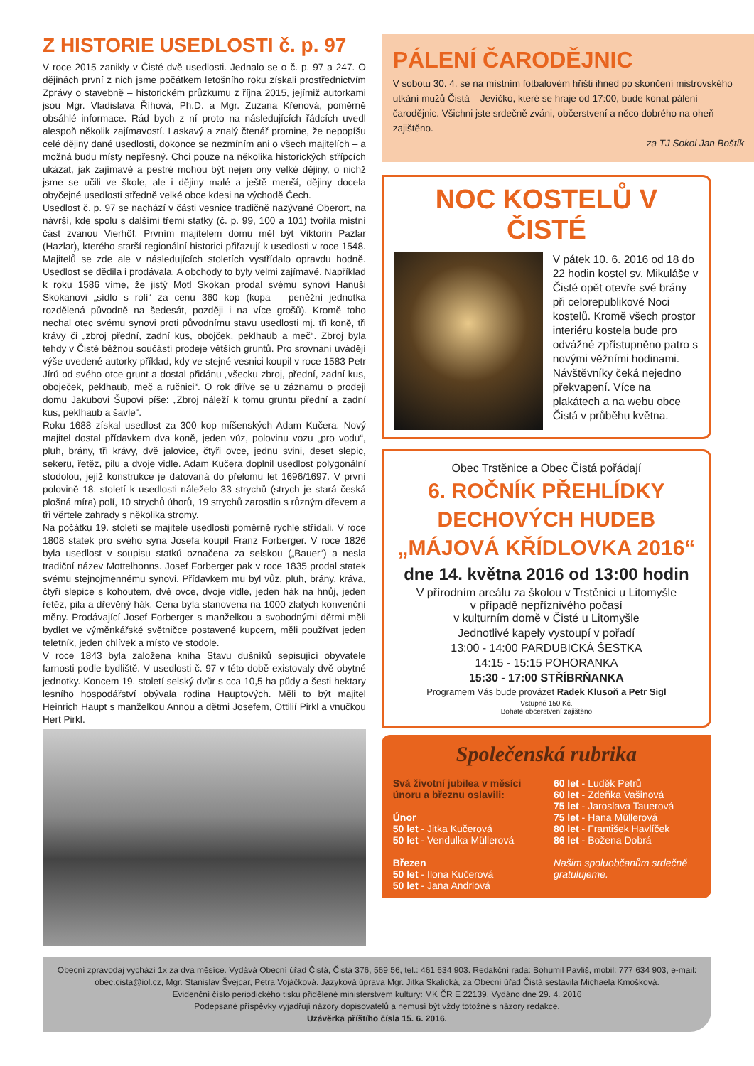Z HISTORIE USEDLOSTI č. p. 97
V roce 2015 zanikly v Čisté dvě usedlosti. Jednalo se o č. p. 97 a 247. O dějinách první z nich jsme počátkem letošního roku získali prostřednictvím Zprávy o stavebně – historickém průzkumu z října 2015, jejímiž autorkami jsou Mgr. Vladislava Říhová, Ph.D. a Mgr. Zuzana Křenová, poměrně obsáhlé informace. Rád bych z ní proto na následujících řádcích uvedl alespoň několik zajímavostí. Laskavý a znalý čtenář promine, že nepopíšu celé dějiny dané usedlosti, dokonce se nezmíním ani o všech majitelích – a možná budu místy nepřesný. Chci pouze na několika historických střípcích ukázat, jak zajímavé a pestré mohou být nejen ony velké dějiny, o nichž jsme se učili ve škole, ale i dějiny malé a ještě menší, dějiny docela obyčejné usedlosti středně velké obce kdesi na východě Čech.
Usedlost č. p. 97 se nachází v části vesnice tradičně nazývané Oberort, na návrší, kde spolu s dalšími třemi statky (č. p. 99, 100 a 101) tvořila místní část zvanou Vierhöf. Prvním majitelem domu měl být Viktorin Pazlar (Hazlar), kterého starší regionální historici přiřazují k usedlosti v roce 1548. Majitelů se zde ale v následujících stoletích vystřídalo opravdu hodně. Usedlost se dědila i prodávala. A obchody to byly velmi zajímavé. Například k roku 1586 víme, že jistý Motl Skokan prodal svému synovi Hanuši Skokanovi „sídlo s rolí“ za cenu 360 kop (kopa – peněžní jednotka rozdělená původně na šedesát, později i na více grošů). Kromě toho nechal otec svému synovi proti původnímu stavu usedlosti mj. tři koně, tři krávy či „zbroj přední, zadní kus, obojček, peklhaub a meč“. Zbroj byla tehdy v Čisté běžnou součástí prodeje větších gruntů. Pro srovnání uvádějí výše uvedené autorky příklad, kdy ve stejné vesnici koupil v roce 1583 Petr Jírů od svého otce grunt a dostal přidánu „všecku zbroj, přední, zadní kus, oboječek, peklhaub, meč a ručnici“. O rok dříve se u záznamu o prodeji domu Jakubovi Šupovi píše: „Zbroj náleží k tomu gruntu přední a zadní kus, peklhaub a šavle“.
Roku 1688 získal usedlost za 300 kop míšenských Adam Kučera. Nový majitel dostal přídavkem dva koně, jeden vůz, polovinu vozu „pro vodu“, pluh, brány, tři krávy, dvě jalovice, čtyři ovce, jednu svini, deset slepic, sekeru, řetěz, pilu a dvoje vidle. Adam Kučera doplnil usedlost polygonální stodolou, jejíž konstrukce je datovaná do přelomu let 1696/1697. V první polovině 18. století k usedlosti náleželo 33 strychů (strych je stará česká plošná míra) polí, 10 strychů úhorů, 19 strychů zarostlin s různým dřevem a tři věrtele zahrady s několika stromy.
Na počátku 19. století se majitelé usedlosti poměrně rychle střídali. V roce 1808 statek pro svého syna Josefa koupil Franz Forberger. V roce 1826 byla usedlost v soupisu statků označena za selskou („Bauer“) a nesla tradiční název Mottelhonns. Josef Forberger pak v roce 1835 prodal statek svému stejnojmennému synovi. Přídavkem mu byl vůz, pluh, brány, kráva, čtyři slepice s kohoutem, dvě ovce, dvoje vidle, jeden hák na hnůj, jeden řetěz, pila a dřevěný hák. Cena byla stanovena na 1000 zlatých konvenční měny. Prodávající Josef Forberger s manželkou a svobodnými dětmi měli bydlet ve výměnkářské světničce postavené kupcem, měli používat jeden teletník, jeden chlívek a místo ve stodole.
V roce 1843 byla založena kniha Stavu dušníků sepisující obyvatele farnosti podle bydliště. V usedlosti č. 97 v této době existovaly dvě obytné jednotky. Koncem 19. století selský dvůr s cca 10,5 ha půdy a šesti hektary lesního hospodářství obývala rodina Hauptových. Měli to být majitel Heinrich Haupt s manželkou Annou a dětmi Josefem, Ottilií Pirkl a vnučkou Hert Pirkl.
PÁLENÍ ČARODĚJNIC
V sobotu 30. 4. se na místním fotbalovém hřišti ihned po skončení mistrovského utkání mužů Čistá – Jevíčko, které se hraje od 17:00, bude konat pálení čarodějnic. Všichni jste srdečně zváni, občerstvení a něco dobrého na oheň zajištěno.
za TJ Sokol Jan Boštík
NOC KOSTELŮ V ČISTÉ
V pátek 10. 6. 2016 od 18 do 22 hodin kostel sv. Mikuláše v Čisté opět otevře své brány při celorepublikové Noci kostelů. Kromě všech prostor interiéru kostela bude pro odvážné zpřístupněno patro s novými věžními hodinami. Návštěvníky čeká nejedno překvapení. Více na plakátech a na webu obce Čistá v průběhu května.
Obec Trstěnice a Obec Čistá pořádají
6. ROČNÍK PŘEHLÍDKY DECHOVÝCH HUDEB
„MÁJOVÁ KŘÍDLOVKA 2016“
dne 14. května 2016 od 13:00 hodin
V přírodním areálu za školou v Trstěnici u Litomyšle
v případě nepříznivého počasí
v kulturním domě v Čisté u Litomyšle
Jednotlivé kapely vystoupí v pořadí
13:00 - 14:00 PARDUBICKÁ ŠESTKA
14:15 - 15:15 POHORANKA
15:30 - 17:00 STŘÍBRŇANKA
Programem Vás bude provázet Radek Klusoň a Petr Sigl
Vstupné 150 Kč.
Bohaté občerstvení zajištěno
Společenská rubrika
Svá životní jubilea v měsíci únoru a březnu oslavili:
Únor
50 let - Jitka Kučerová
50 let - Vendulka Müllerová
Březen
50 let - Ilona Kučerová
50 let - Jana Andrlová
60 let - Luděk Petrů
60 let - Zdeňka Vašinová
75 let - Jaroslava Tauerová
75 let - Hana Müllerová
80 let - František Havlíček
86 let - Božena Dobrá
Našim spoluobčanům srdečně gratulujeme.
Obecní zpravodaj vychází 1x za dva měsíce. Vydává Obecní úřad Čistá, Čistá 376, 569 56, tel.: 461 634 903. Redakční rada: Bohumil Pavliš, mobil: 777 634 903, e-mail: obec.cista@iol.cz, Mgr. Stanislav Švejcar, Petra Vojáčková. Jazyková úprava Mgr. Jitka Skalická, za Obecní úřad Čistá sestavila Michaela Kmošková.
Evidenční číslo periodického tisku přidělené ministerstvem kultury: MK ČR E 22139. Vydáno dne 29. 4. 2016
Podepsané příspěvky vyjadřují názory dopisovatelů a nemusí být vždy totožné s názory redakce.
Uzávěrka příštího čísla 15. 6. 2016.